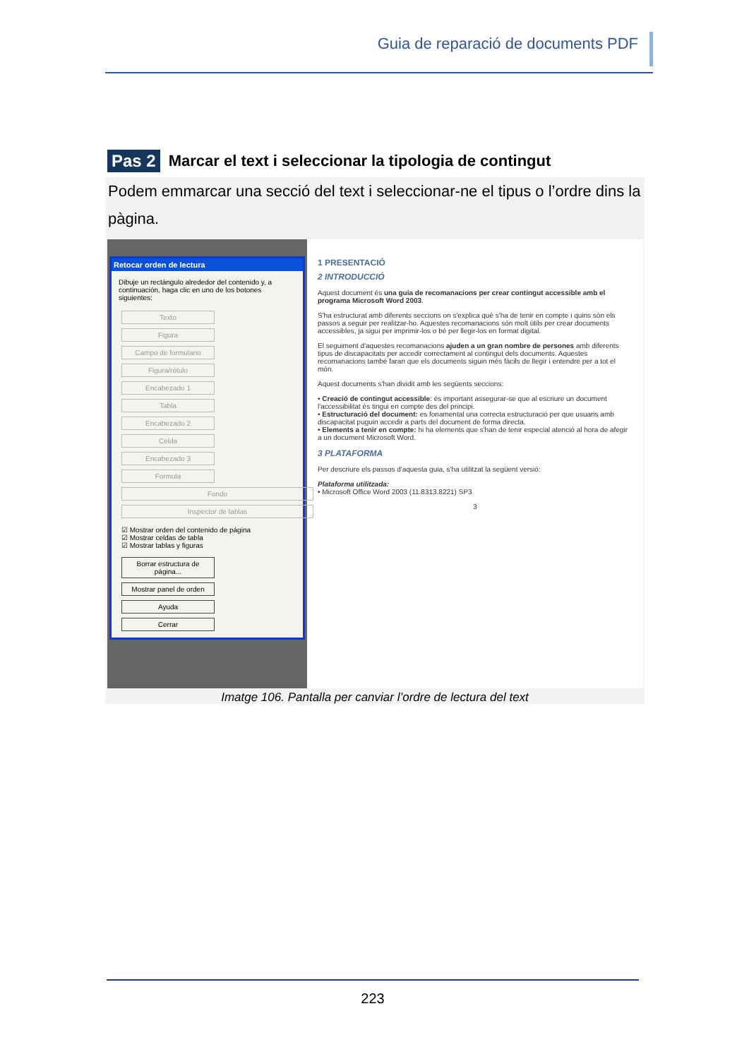Guia de reparació de documents PDF
Pas 2
Marcar el text i seleccionar la tipologia de contingut
Podem emmarcar una secció del text i seleccionar-ne el tipus o l’ordre dins la pàgina.
Retocar orden de lectura
Dibuje un rectángulo alrededor del contenido y, a continuación, haga clic en uno de los botones siguientes:
Texto Figura Campo de formulario Figura/rótulo Encabezado 1 Tabla Encabezado 2 Celda Encabezado 3 Formula Fondo Inspector de tablas
☑ Mostrar orden del contenido de página
☑ Mostrar celdas de tabla
☑ Mostrar tablas y figuras
Borrar estructura de página... Mostrar panel de orden Ayuda Cerrar
1 PRESENTACIÓ
2 INTRODUCCIÓ
Aquest document és una guia de recomanacions per crear contingut accessible amb el programa Microsoft Word 2003.
S'ha estructurat amb diferents seccions on s'explica què s'ha de tenir en compte i quins són els passos a seguir per realitzar-ho. Aquestes recomanacions són molt útils per crear documents accessibles, ja sigui per imprimir-los o bé per llegir-los en format digital.
El seguiment d'aquestes recomanacions ajuden a un gran nombre de persones amb diferents tipus de discapacitats per accedir correctament al contingut dels documents. Aquestes recomanacions també faran que els documents siguin més fàcils de llegir i entendre per a tot el món.
Aquest documents s'han dividit amb les següents seccions:
• Creació de contingut accessible: és important assegurar-se que al escriure un document l'accessibilitat és tingui en compte des del principi.
• Estructuració del document: es fonamental una correcta estructuració per que usuaris amb discapacitat puguin accedir a parts del document de forma directa.
• Elements a tenir en compte: hi ha elements que s'han de tenir especial atenció al hora de afegir a un document Microsoft Word.
3 PLATAFORMA
Per descriure els passos d'aquesta guia, s'ha utilitzat la següent versió:
Plataforma utilitzada:
• Microsoft Office Word 2003 (11.8313.8221) SP3
3
Imatge 106. Pantalla per canviar l’ordre de lectura del text
223